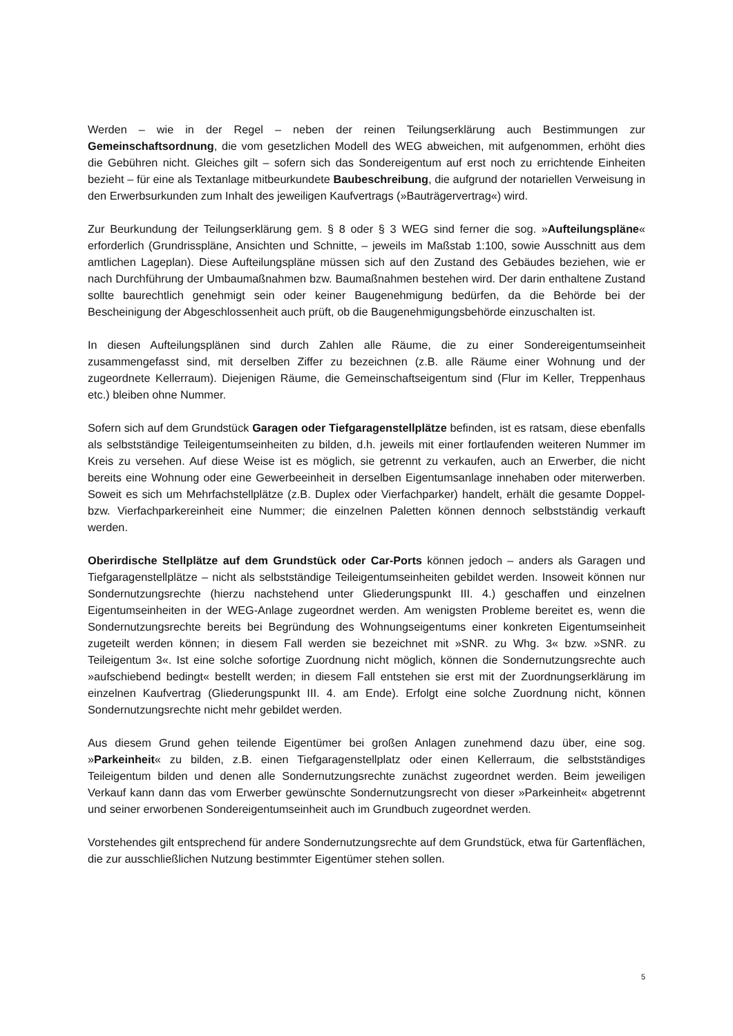Werden – wie in der Regel – neben der reinen Teilungserklärung auch Bestimmungen zur Gemeinschaftsordnung, die vom gesetzlichen Modell des WEG abweichen, mit aufgenommen, erhöht dies die Gebühren nicht. Gleiches gilt – sofern sich das Sondereigentum auf erst noch zu errichtende Einheiten bezieht – für eine als Textanlage mitbeurkundete Baubeschreibung, die aufgrund der notariellen Verweisung in den Erwerbsurkunden zum Inhalt des jeweiligen Kaufvertrags (»Bauträgervertrag«) wird.
Zur Beurkundung der Teilungserklärung gem. § 8 oder § 3 WEG sind ferner die sog. »Aufteilungspläne« erforderlich (Grundrisspläne, Ansichten und Schnitte, – jeweils im Maßstab 1:100, sowie Ausschnitt aus dem amtlichen Lageplan). Diese Aufteilungspläne müssen sich auf den Zustand des Gebäudes beziehen, wie er nach Durchführung der Umbaumaßnahmen bzw. Baumaßnahmen bestehen wird. Der darin enthaltene Zustand sollte baurechtlich genehmigt sein oder keiner Baugenehmigung bedürfen, da die Behörde bei der Bescheinigung der Abgeschlossenheit auch prüft, ob die Baugenehmigungsbehörde einzuschalten ist.
In diesen Aufteilungsplänen sind durch Zahlen alle Räume, die zu einer Sondereigentumseinheit zusammengefasst sind, mit derselben Ziffer zu bezeichnen (z.B. alle Räume einer Wohnung und der zugeordnete Kellerraum). Diejenigen Räume, die Gemeinschaftseigentum sind (Flur im Keller, Treppenhaus etc.) bleiben ohne Nummer.
Sofern sich auf dem Grundstück Garagen oder Tiefgaragenstellplätze befinden, ist es ratsam, diese ebenfalls als selbstständige Teileigentumseinheiten zu bilden, d.h. jeweils mit einer fortlaufenden weiteren Nummer im Kreis zu versehen. Auf diese Weise ist es möglich, sie getrennt zu verkaufen, auch an Erwerber, die nicht bereits eine Wohnung oder eine Gewerbeeinheit in derselben Eigentumsanlage innehaben oder miterwerben. Soweit es sich um Mehrfachstellplätze (z.B. Duplex oder Vierfachparker) handelt, erhält die gesamte Doppel- bzw. Vierfachparkereinheit eine Nummer; die einzelnen Paletten können dennoch selbstständig verkauft werden.
Oberirdische Stellplätze auf dem Grundstück oder Car-Ports können jedoch – anders als Garagen und Tiefgaragenstellplätze – nicht als selbstständige Teileigentumseinheiten gebildet werden. Insoweit können nur Sondernutzungsrechte (hierzu nachstehend unter Gliederungspunkt III. 4.) geschaffen und einzelnen Eigentumseinheiten in der WEG-Anlage zugeordnet werden. Am wenigsten Probleme bereitet es, wenn die Sondernutzungsrechte bereits bei Begründung des Wohnungseigentums einer konkreten Eigentumseinheit zugeteilt werden können; in diesem Fall werden sie bezeichnet mit »SNR. zu Whg. 3« bzw. »SNR. zu Teileigentum 3«. Ist eine solche sofortige Zuordnung nicht möglich, können die Sondernutzungsrechte auch »aufschiebend bedingt« bestellt werden; in diesem Fall entstehen sie erst mit der Zuordnungserklärung im einzelnen Kaufvertrag (Gliederungspunkt III. 4. am Ende). Erfolgt eine solche Zuordnung nicht, können Sondernutzungsrechte nicht mehr gebildet werden.
Aus diesem Grund gehen teilende Eigentümer bei großen Anlagen zunehmend dazu über, eine sog. »Parkeinheit« zu bilden, z.B. einen Tiefgaragenstellplatz oder einen Kellerraum, die selbstständiges Teileigentum bilden und denen alle Sondernutzungsrechte zunächst zugeordnet werden. Beim jeweiligen Verkauf kann dann das vom Erwerber gewünschte Sondernutzungsrecht von dieser »Parkeinheit« abgetrennt und seiner erworbenen Sondereigentumseinheit auch im Grundbuch zugeordnet werden.
Vorstehendes gilt entsprechend für andere Sondernutzungsrechte auf dem Grundstück, etwa für Gartenflächen, die zur ausschließlichen Nutzung bestimmter Eigentümer stehen sollen.
5